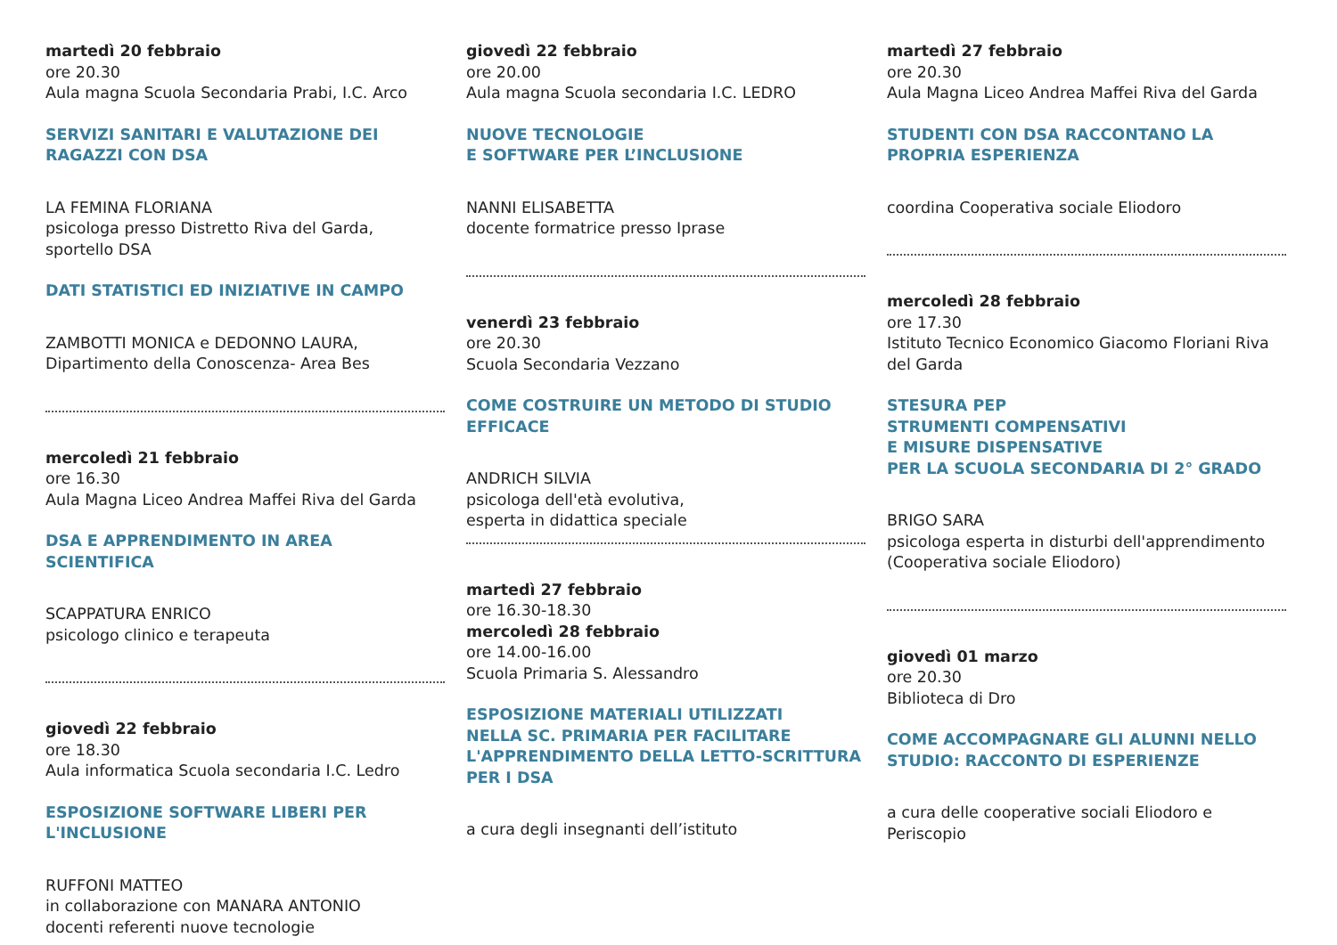martedì 20 febbraio
ore 20.30
Aula magna Scuola Secondaria Prabi, I.C. Arco
SERVIZI SANITARI E VALUTAZIONE DEI RAGAZZI CON DSA
LA FEMINA FLORIANA
psicologa presso Distretto Riva del Garda, sportello DSA
DATI STATISTICI ED INIZIATIVE IN CAMPO
ZAMBOTTI MONICA e DEDONNO LAURA,
Dipartimento della Conoscenza- Area Bes
mercoledì 21 febbraio
ore 16.30
Aula Magna Liceo Andrea Maffei Riva del Garda
DSA E APPRENDIMENTO IN AREA SCIENTIFICA
SCAPPATURA ENRICO
psicologo clinico e terapeuta
giovedì 22 febbraio
ore 18.30
Aula informatica Scuola secondaria I.C. Ledro
ESPOSIZIONE SOFTWARE LIBERI PER L'INCLUSIONE
RUFFONI MATTEO
in collaborazione con MANARA ANTONIO
docenti referenti nuove tecnologie
giovedì 22 febbraio
ore 20.00
Aula magna Scuola secondaria I.C. LEDRO
NUOVE TECNOLOGIE
E SOFTWARE PER L’INCLUSIONE
NANNI ELISABETTA
docente formatrice presso Iprase
venerdì 23 febbraio
ore 20.30
Scuola Secondaria Vezzano
COME COSTRUIRE UN METODO DI STUDIO EFFICACE
ANDRICH SILVIA
psicologa dell'età evolutiva,
esperta in didattica speciale
martedì 27 febbraio
ore 16.30-18.30
mercoledì 28 febbraio
ore 14.00-16.00
Scuola Primaria S. Alessandro
ESPOSIZIONE MATERIALI UTILIZZATI
NELLA SC. PRIMARIA PER FACILITARE
L'APPRENDIMENTO DELLA LETTO-SCRITTURA
PER I DSA
a cura degli insegnanti dell’istituto
martedì 27 febbraio
ore 20.30
Aula Magna Liceo Andrea Maffei Riva del Garda
STUDENTI CON DSA RACCONTANO LA PROPRIA ESPERIENZA
coordina Cooperativa sociale Eliodoro
mercoledì 28 febbraio
ore 17.30
Istituto Tecnico Economico Giacomo Floriani Riva del Garda
STESURA PEP
STRUMENTI COMPENSATIVI
E MISURE DISPENSATIVE
PER LA SCUOLA SECONDARIA DI 2° GRADO
BRIGO SARA
psicologa esperta in disturbi dell'apprendimento
(Cooperativa sociale Eliodoro)
giovedì 01 marzo
ore 20.30
Biblioteca di Dro
COME ACCOMPAGNARE GLI ALUNNI NELLO STUDIO: RACCONTO DI ESPERIENZE
a cura delle cooperative sociali Eliodoro e Periscopio